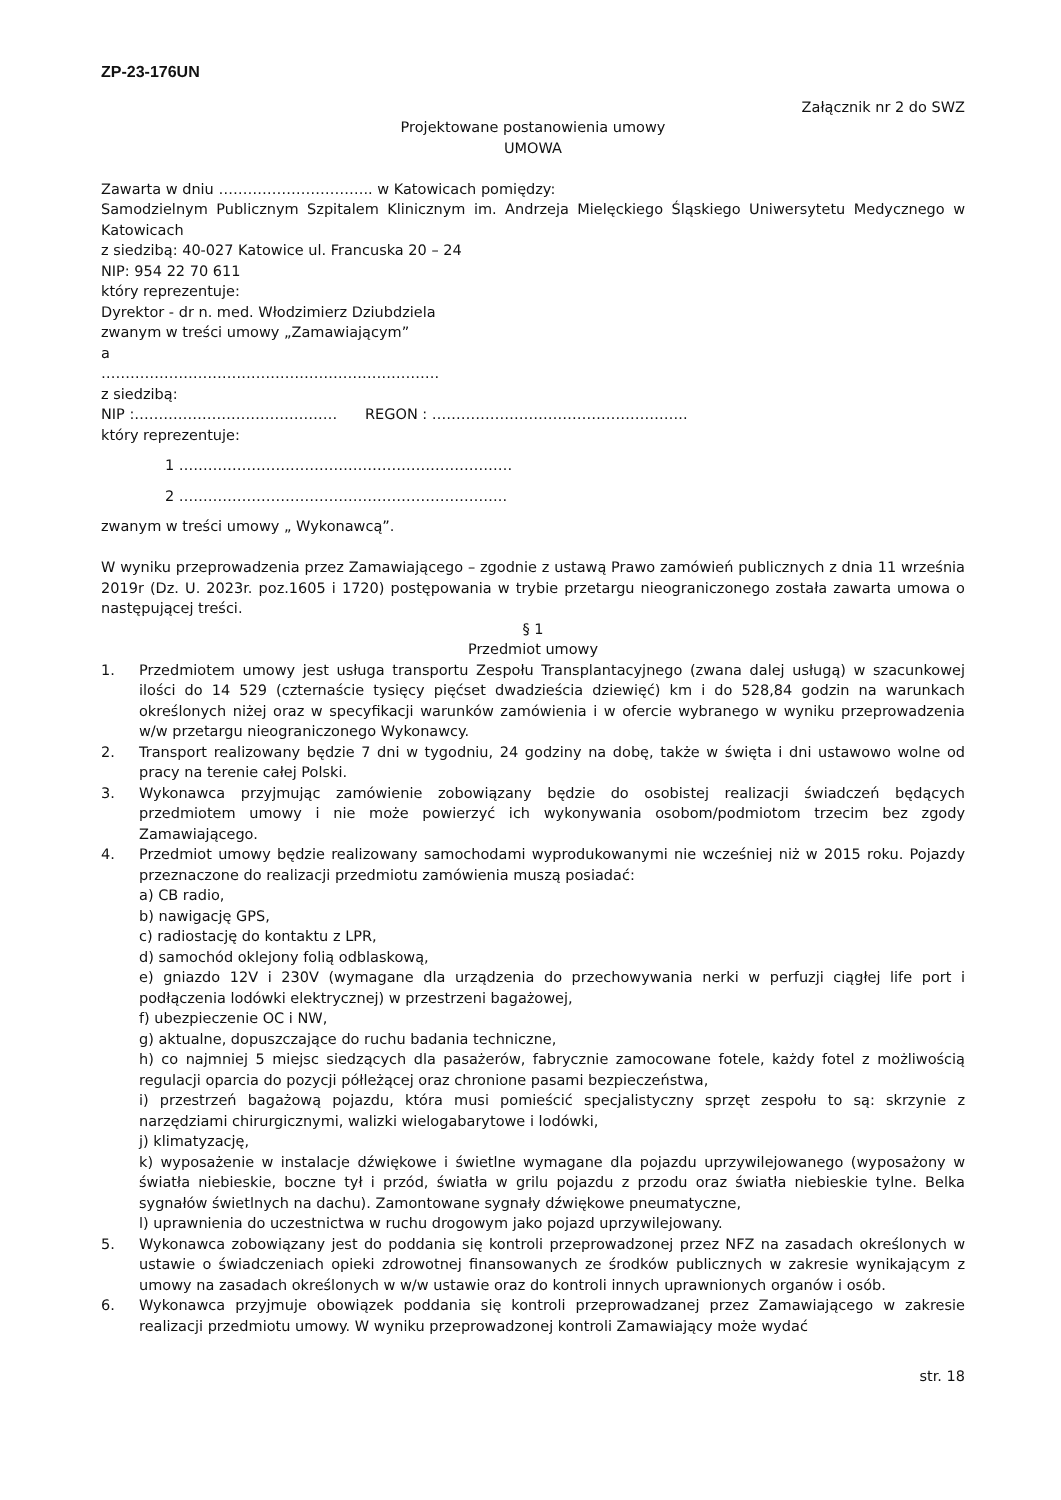ZP-23-176UN
Załącznik nr 2 do SWZ
Projektowane postanowienia umowy
UMOWA
Zawarta w dniu ………………………….. w Katowicach pomiędzy:
Samodzielnym Publicznym Szpitalem Klinicznym im. Andrzeja Mielęckiego Śląskiego Uniwersytetu Medycznego w Katowicach
z siedzibą: 40-027 Katowice ul. Francuska 20 – 24
NIP: 954 22 70 611
który reprezentuje:
Dyrektor - dr n. med. Włodzimierz Dziubdziela
zwanym w treści umowy „Zamawiającym”
a
…………………………………………………………….
z siedzibą:
NIP :…………………………………… REGON : ……………………………………………..
który reprezentuje:
1 ……………………………………………………………
2 …………………………………………………………..
zwanym w treści umowy „ Wykonawcą”.
W wyniku przeprowadzenia przez Zamawiającego – zgodnie z ustawą Prawo zamówień publicznych z dnia 11 września 2019r (Dz. U. 2023r. poz.1605 i 1720) postępowania w trybie przetargu nieograniczonego została zawarta umowa o następującej treści.
§ 1
Przedmiot umowy
1. Przedmiotem umowy jest usługa transportu Zespołu Transplantacyjnego (zwana dalej usługą) w szacunkowej ilości do 14 529 (czternaście tysięcy pięćset dwadzieścia dziewięć) km i do 528,84 godzin na warunkach określonych niżej oraz w specyfikacji warunków zamówienia i w ofercie wybranego w wyniku przeprowadzenia w/w przetargu nieograniczonego Wykonawcy.
2. Transport realizowany będzie 7 dni w tygodniu, 24 godziny na dobę, także w święta i dni ustawowo wolne od pracy na terenie całej Polski.
3. Wykonawca przyjmując zamówienie zobowiązany będzie do osobistej realizacji świadczeń będących przedmiotem umowy i nie może powierzyć ich wykonywania osobom/podmiotom trzecim bez zgody Zamawiającego.
4. Przedmiot umowy będzie realizowany samochodami wyprodukowanymi nie wcześniej niż w 2015 roku. Pojazdy przeznaczone do realizacji przedmiotu zamówienia muszą posiadać:
a) CB radio,
b) nawigację GPS,
c) radiostację do kontaktu z LPR,
d) samochód oklejony folią odblaskową,
e) gniazdo 12V i 230V (wymagane dla urządzenia do przechowywania nerki w perfuzji ciągłej life port i podłączenia lodówki elektrycznej) w przestrzeni bagażowej,
f) ubezpieczenie OC i NW,
g) aktualne, dopuszczające do ruchu badania techniczne,
h) co najmniej 5 miejsc siedzących dla pasażerów, fabrycznie zamocowane fotele, każdy fotel z możliwością regulacji oparcia do pozycji półleżącej oraz chronione pasami bezpieczeństwa,
i) przestrzeń bagażową pojazdu, która musi pomieścić specjalistyczny sprzęt zespołu to są: skrzynie z narzędziami chirurgicznymi, walizki wielogabarytowe i lodówki,
j) klimatyzację,
k) wyposażenie w instalacje dźwiękowe i świetlne wymagane dla pojazdu uprzywilejowanego (wyposażony w światła niebieskie, boczne tył i przód, światła w grilu pojazdu z przodu oraz światła niebieskie tylne. Belka sygnałów świetlnych na dachu). Zamontowane sygnały dźwiękowe pneumatyczne,
l) uprawnienia do uczestnictwa w ruchu drogowym jako pojazd uprzywilejowany.
5. Wykonawca zobowiązany jest do poddania się kontroli przeprowadzonej przez NFZ na zasadach określonych w ustawie o świadczeniach opieki zdrowotnej finansowanych ze środków publicznych w zakresie wynikającym z umowy na zasadach określonych w w/w ustawie oraz do kontroli innych uprawnionych organów i osób.
6. Wykonawca przyjmuje obowiązek poddania się kontroli przeprowadzanej przez Zamawiającego w zakresie realizacji przedmiotu umowy. W wyniku przeprowadzonej kontroli Zamawiający może wydać
str. 18